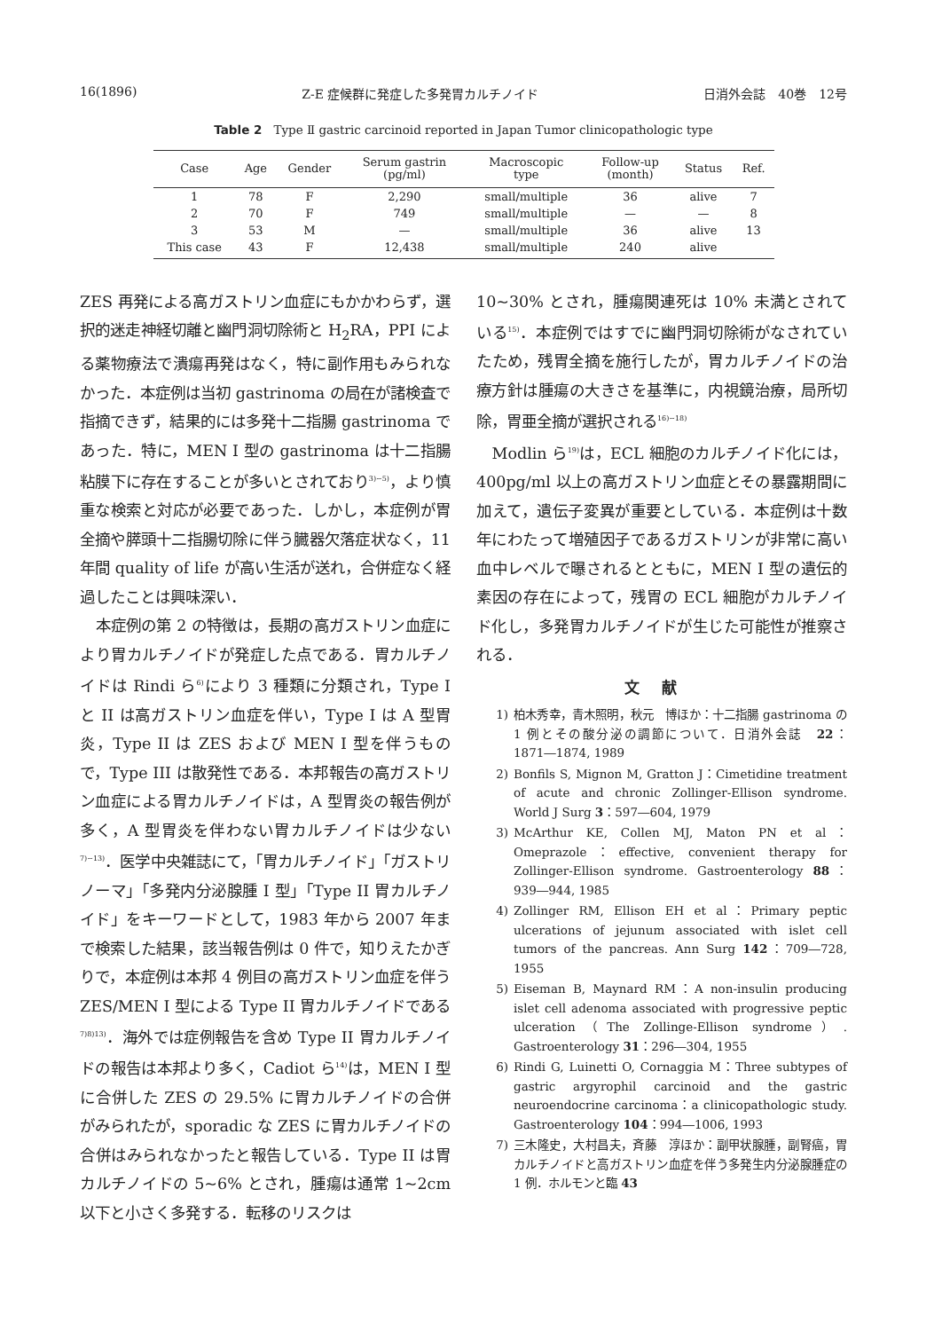16(1896) Z-E 症候群に発症した多発胃カルチノイド 日消外会誌　40巻　12号
Table 2　Type Ⅱ gastric carcinoid reported in Japan Tumor clinicopathologic type
| Case | Age | Gender | Serum gastrin (pg/ml) | Macroscopic type | Follow-up (month) | Status | Ref. |
| --- | --- | --- | --- | --- | --- | --- | --- |
| 1 | 78 | F | 2,290 | small/multiple | 36 | alive | 7 |
| 2 | 70 | F | 749 | small/multiple | — | — | 8 |
| 3 | 53 | M | — | small/multiple | 36 | alive | 13 |
| This case | 43 | F | 12,438 | small/multiple | 240 | alive | |
ZES 再発による高ガストリン血症にもかかわらず，選択的迷走神経切離と幽門洞切除術と H<sub>2</sub>RA，PPI による薬物療法で潰瘍再発はなく，特に副作用もみられなかった．本症例は当初 gastrinoma の局在が諸検査で指摘できず，結果的には多発十二指腸 gastrinoma であった．特に，MEN I 型の gastrinoma は十二指腸粘膜下に存在することが多いとされており<sup>3)~5)</sup>，より慎重な検索と対応が必要であった．しかし，本症例が胃全摘や膵頭十二指腸切除に伴う臓器欠落症状なく，11 年間 quality of life が高い生活が送れ，合併症なく経過したことは興味深い．
本症例の第 2 の特徴は，長期の高ガストリン血症により胃カルチノイドが発症した点である．胃カルチノイドは Rindi ら<sup>6)</sup>により 3 種類に分類され，Type I と II は高ガストリン血症を伴い，Type I は A 型胃炎，Type II は ZES および MEN I 型を伴うもので，Type III は散発性である．本邦報告の高ガストリン血症による胃カルチノイドは，A 型胃炎の報告例が多く，A 型胃炎を伴わない胃カルチノイドは少ない<sup>7)~13)</sup>．医学中央雑誌にて，「胃カルチノイド」「ガストリノーマ」「多発内分泌腺腫 I 型」「Type II 胃カルチノイド」をキーワードとして，1983 年から 2007 年まで検索した結果，該当報告例は 0 件で，知りえたかぎりで，本症例は本邦 4 例目の高ガストリン血症を伴う ZES/MEN I 型による Type II 胃カルチノイドである<sup>7)8)13)</sup>．海外では症例報告を含め Type II 胃カルチノイドの報告は本邦より多く，Cadiot ら<sup>14)</sup>は，MEN I 型に合併した ZES の 29.5% に胃カルチノイドの合併がみられたが，sporadic な ZES に胃カルチノイドの合併はみられなかったと報告している．Type II は胃カルチノイドの 5~6% とされ，腫瘍は通常 1~2cm 以下と小さく多発する．転移のリスクは
10~30% とされ，腫瘍関連死は 10% 未満とされている<sup>15)</sup>．本症例ではすでに幽門洞切除術がなされていたため，残胃全摘を施行したが，胃カルチノイドの治療方針は腫瘍の大きさを基準に，内視鏡治療，局所切除，胃亜全摘が選択される<sup>16)~18)</sup>
Modlin ら<sup>19)</sup>は，ECL 細胞のカルチノイド化には，400pg/ml 以上の高ガストリン血症とその暴露期間に加えて，遺伝子変異が重要としている．本症例は十数年にわたって増殖因子であるガストリンが非常に高い血中レベルで曝されるとともに，MEN I 型の遺伝的素因の存在によって，残胃の ECL 細胞がカルチノイド化し，多発胃カルチノイドが生じた可能性が推察される．
文献
1) 柏木秀幸，青木照明，秋元　博ほか：十二指腸 gastrinoma の 1 例とその酸分泌の調節について．日消外会誌　22：1871―1874, 1989
2) Bonfils S, Mignon M, Gratton J：Cimetidine treatment of acute and chronic Zollinger-Ellison syndrome. World J Surg 3：597―604, 1979
3) McArthur KE, Collen MJ, Maton PN et al：Omeprazole：effective, convenient therapy for Zollinger-Ellison syndrome. Gastroenterology 88：939―944, 1985
4) Zollinger RM, Ellison EH et al：Primary peptic ulcerations of jejunum associated with islet cell tumors of the pancreas. Ann Surg 142：709―728, 1955
5) Eiseman B, Maynard RM：A non-insulin producing islet cell adenoma associated with progressive peptic ulceration（The Zollinge-Ellison syndrome）. Gastroenterology 31：296―304, 1955
6) Rindi G, Luinetti O, Cornaggia M：Three subtypes of gastric argyrophil carcinoid and the gastric neuroendocrine carcinoma：a clinicopathologic study. Gastroenterology 104：994―1006, 1993
7) 三木隆史，大村昌夫，斉藤　淳ほか：副甲状腺腫，副腎癌，胃カルチノイドと高ガストリン血症を伴う多発生内分泌腺腫症の 1 例．ホルモンと臨 43